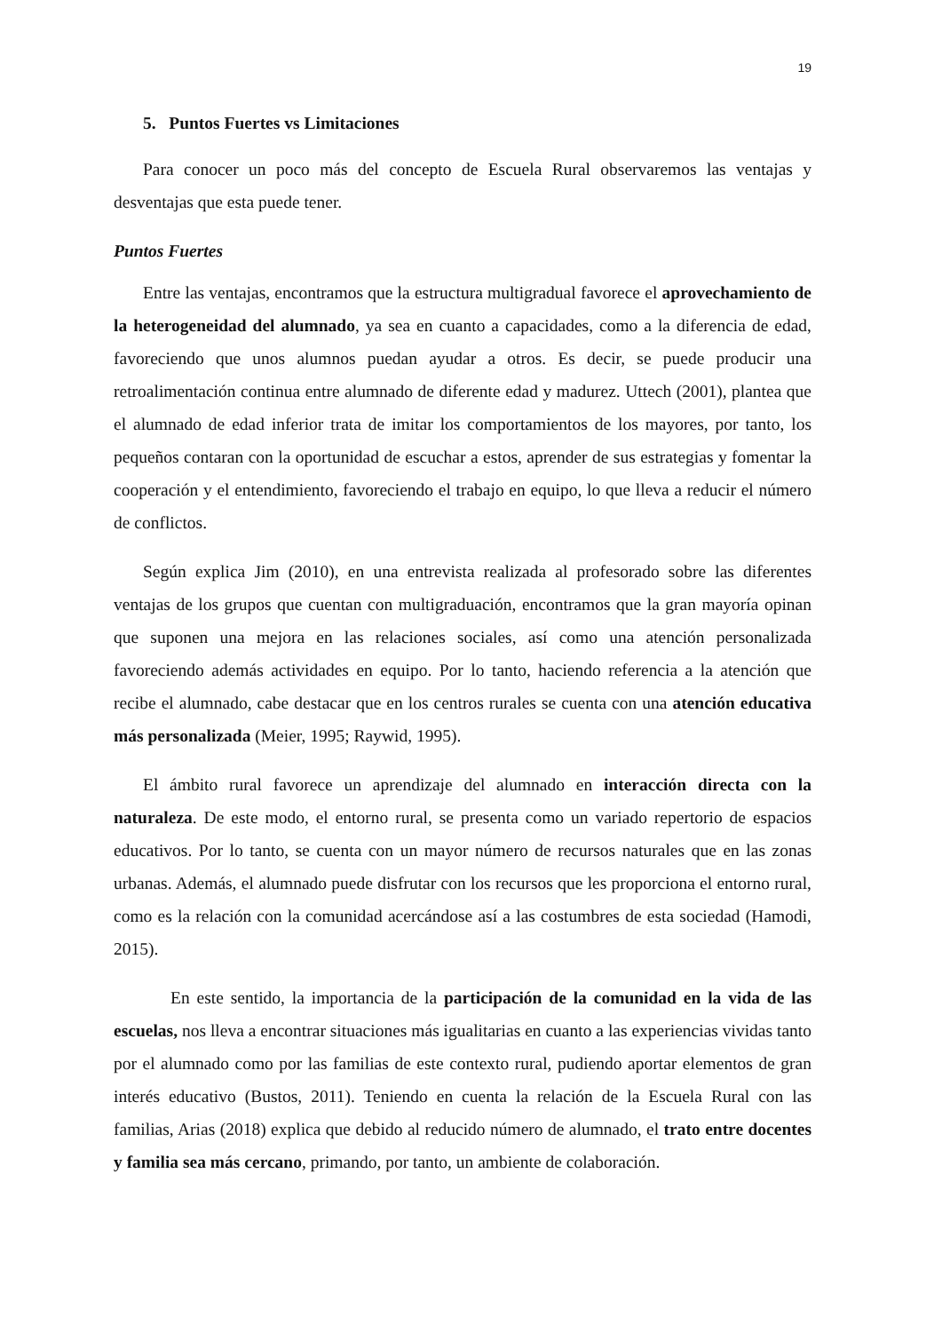19
5. Puntos Fuertes vs Limitaciones
Para conocer un poco más del concepto de Escuela Rural observaremos las ventajas y desventajas que esta puede tener.
Puntos Fuertes
Entre las ventajas, encontramos que la estructura multigradual favorece el aprovechamiento de la heterogeneidad del alumnado, ya sea en cuanto a capacidades, como a la diferencia de edad, favoreciendo que unos alumnos puedan ayudar a otros. Es decir, se puede producir una retroalimentación continua entre alumnado de diferente edad y madurez. Uttech (2001), plantea que el alumnado de edad inferior trata de imitar los comportamientos de los mayores, por tanto, los pequeños contaran con la oportunidad de escuchar a estos, aprender de sus estrategias y fomentar la cooperación y el entendimiento, favoreciendo el trabajo en equipo, lo que lleva a reducir el número de conflictos.
Según explica Jim (2010), en una entrevista realizada al profesorado sobre las diferentes ventajas de los grupos que cuentan con multigraduación, encontramos que la gran mayoría opinan que suponen una mejora en las relaciones sociales, así como una atención personalizada favoreciendo además actividades en equipo. Por lo tanto, haciendo referencia a la atención que recibe el alumnado, cabe destacar que en los centros rurales se cuenta con una atención educativa más personalizada (Meier, 1995; Raywid, 1995).
El ámbito rural favorece un aprendizaje del alumnado en interacción directa con la naturaleza. De este modo, el entorno rural, se presenta como un variado repertorio de espacios educativos. Por lo tanto, se cuenta con un mayor número de recursos naturales que en las zonas urbanas. Además, el alumnado puede disfrutar con los recursos que les proporciona el entorno rural, como es la relación con la comunidad acercándose así a las costumbres de esta sociedad (Hamodi, 2015).
En este sentido, la importancia de la participación de la comunidad en la vida de las escuelas, nos lleva a encontrar situaciones más igualitarias en cuanto a las experiencias vividas tanto por el alumnado como por las familias de este contexto rural, pudiendo aportar elementos de gran interés educativo (Bustos, 2011). Teniendo en cuenta la relación de la Escuela Rural con las familias, Arias (2018) explica que debido al reducido número de alumnado, el trato entre docentes y familia sea más cercano, primando, por tanto, un ambiente de colaboración.